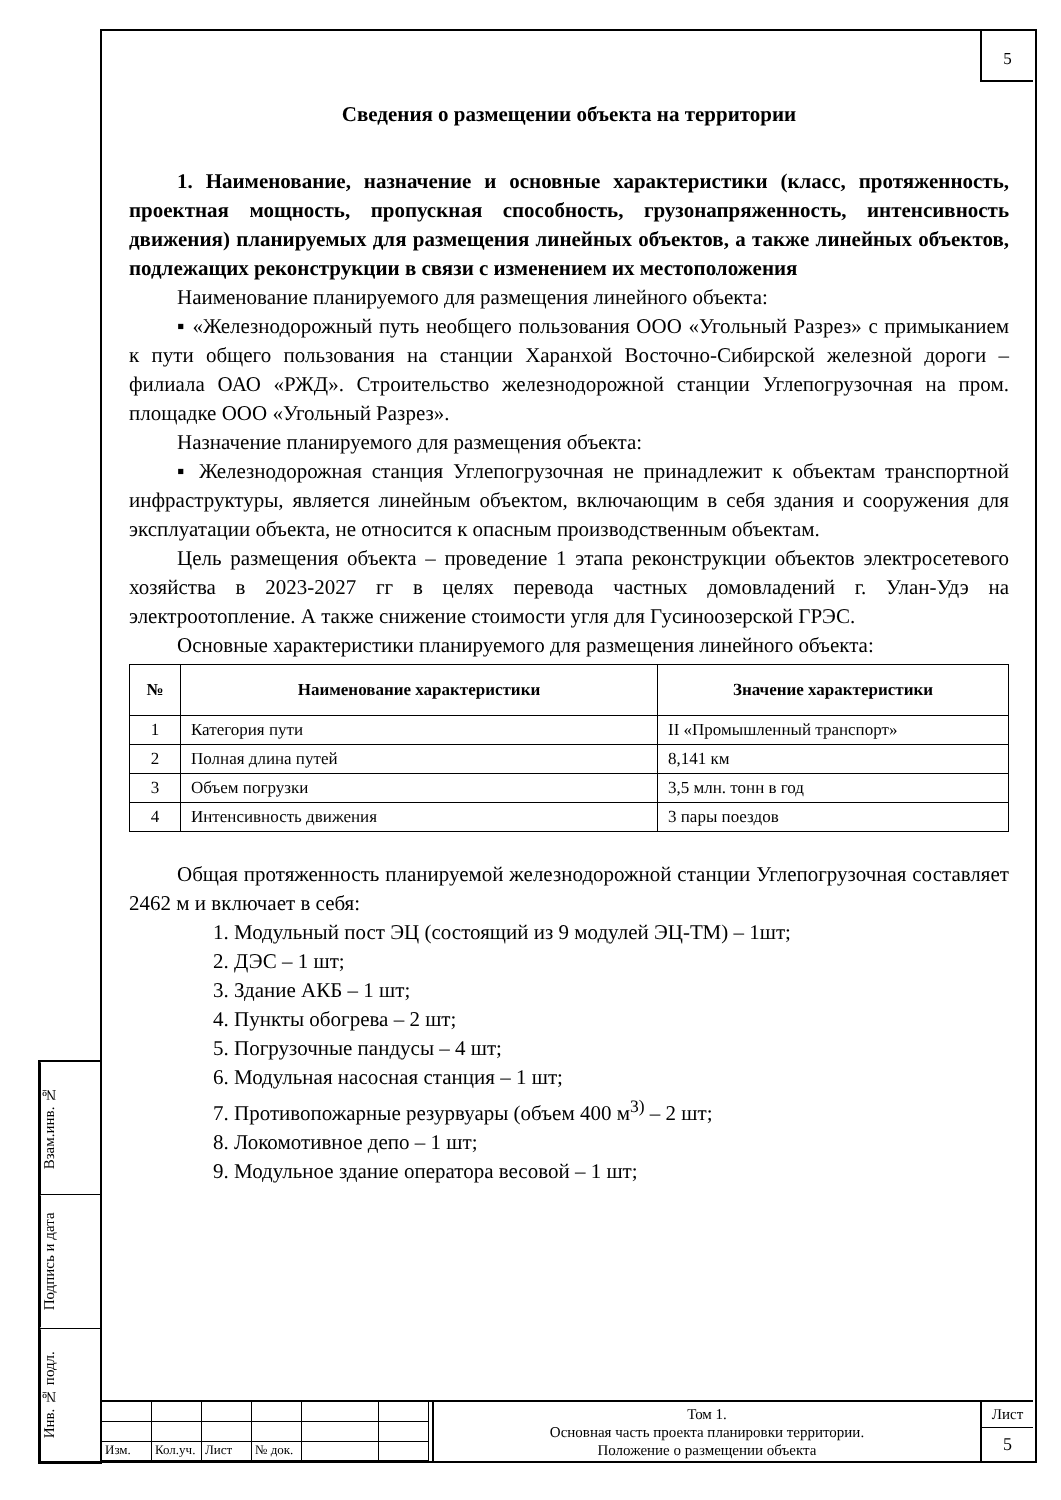5
Сведения о размещении объекта на территории
1. Наименование, назначение и основные характеристики (класс, протяженность, проектная мощность, пропускная способность, грузонапряженность, интенсивность движения) планируемых для размещения линейных объектов, а также линейных объектов, подлежащих реконструкции в связи с изменением их местоположения
Наименование планируемого для размещения линейного объекта:
▪ «Железнодорожный путь необщего пользования ООО «Угольный Разрез» с примыканием к пути общего пользования на станции Харанхой Восточно-Сибирской железной дороги – филиала ОАО «РЖД». Строительство железнодорожной станции Углепогрузочная на пром. площадке ООО «Угольный Разрез».
Назначение планируемого для размещения объекта:
▪ Железнодорожная станция Углепогрузочная не принадлежит к объектам транспортной инфраструктуры, является линейным объектом, включающим в себя здания и сооружения для эксплуатации объекта, не относится к опасным производственным объектам.
Цель размещения объекта – проведение 1 этапа реконструкции объектов электросетевого хозяйства в 2023-2027 гг в целях перевода частных домовладений г. Улан-Удэ на электроотопление. А также снижение стоимости угля для Гусиноозерской ГРЭС.
Основные характеристики планируемого для размещения линейного объекта:
| № | Наименование характеристики | Значение характеристики |
| --- | --- | --- |
| 1 | Категория пути | II «Промышленный транспорт» |
| 2 | Полная длина путей | 8,141 км |
| 3 | Объем погрузки | 3,5 млн. тонн в год |
| 4 | Интенсивность движения | 3 пары поездов |
Общая протяженность планируемой железнодорожной станции Углепогрузочная составляет 2462 м и включает в себя:
1. Модульный пост ЭЦ (состоящий из 9 модулей ЭЦ-ТМ) – 1шт;
2. ДЭС – 1 шт;
3. Здание АКБ – 1 шт;
4. Пункты обогрева – 2 шт;
5. Погрузочные пандусы – 4 шт;
6. Модульная насосная станция – 1 шт;
7. Противопожарные резурвуары (объем 400 м<sup>3)</sup> – 2 шт;
8. Локомотивное депо – 1 шт;
9. Модульное здание оператора весовой – 1 шт;
Взам.инв. №
Подпись и дата
Инв. № подл.
Изм.
Кол.уч.
Лист
№ док.
Том 1.
Основная часть проекта планировки территории.
Положение о размещении объекта
Лист
5